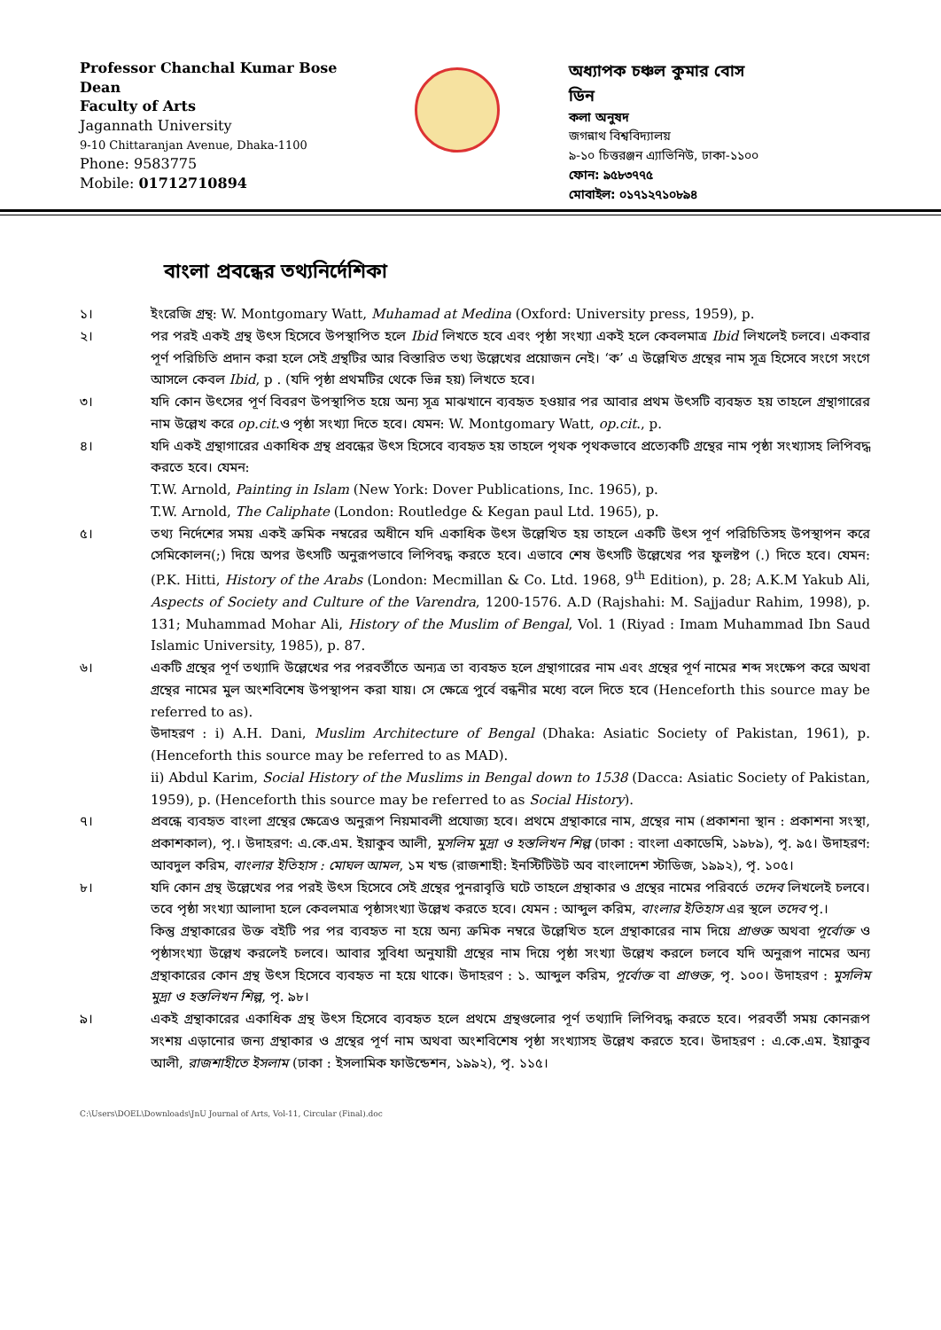Professor Chanchal Kumar Bose
Dean
Faculty of Arts
Jagannath University
9-10 Chittaranjan Avenue, Dhaka-1100
Phone: 9583775
Mobile: 01712710894
অধ্যাপক চঞ্চল কুমার বোস
ডিন
কলা অনুষদ
জগন্নাথ বিশ্ববিদ্যালয়
৯-১০ চিত্তরঞ্জন এ্যাভিনিউ, ঢাকা-১১০০
ফোন: ৯৫৮৩৭৭৫
মোবাইল: ০১৭১২৭১০৮৯৪
বাংলা প্রবন্ধের তথ্যনির্দেশিকা
১। ইংরেজি গ্রন্থ: W. Montgomary Watt, Muhamad at Medina (Oxford: University press, 1959), p.
২। পর পরই একই গ্রন্থ উৎস হিসেবে উপস্থাপিত হলে Ibid লিখতে হবে এবং পৃষ্ঠা সংখ্যা একই হলে কেবলমাত্র Ibid লিখলেই চলবে। একবার পূর্ণ পরিচিতি প্রদান করা হলে সেই গ্রন্থটির আর বিস্তারিত তথ্য উল্লেখের প্রয়োজন নেই। ‘ক’ এ উল্লেখিত গ্রন্থের নাম সূত্র হিসেবে সংগে সংগে আসলে কেবল Ibid, p . (যদি পৃষ্ঠা প্রথমটির থেকে ভিন্ন হয়) লিখতে হবে।
৩। যদি কোন উৎসের পূর্ণ বিবরণ উপস্থাপিত হয়ে অন্য সূত্র মাঝখানে ব্যবহৃত হওয়ার পর আবার প্রথম উৎসটি ব্যবহৃত হয় তাহলে গ্রন্থাগারের নাম উল্লেখ করে op.cit.ও পৃষ্ঠা সংখ্যা দিতে হবে। যেমন: W. Montgomary Watt, op.cit., p.
৪। যদি একই গ্রন্থাগারের একাধিক গ্রন্থ প্রবন্ধের উৎস হিসেবে ব্যবহৃত হয় তাহলে পৃথক পৃথকভাবে প্রত্যেকটি গ্রন্থের নাম পৃষ্ঠা সংখ্যাসহ লিপিবদ্ধ করতে হবে। যেমন:
T.W. Arnold, Painting in Islam (New York: Dover Publications, Inc. 1965), p.
T.W. Arnold, The Caliphate (London: Routledge & Kegan paul Ltd. 1965), p.
৫। তথ্য নির্দেশের সময় একই ক্রমিক নম্বরের অধীনে যদি একাধিক উৎস উল্লেখিত হয় তাহলে একটি উৎস পূর্ণ পরিচিতিসহ উপস্থাপন করে সেমিকোলন(;) দিয়ে অপর উৎসটি অনুরূপভাবে লিপিবদ্ধ করতে হবে। এভাবে শেষ উৎসটি উল্লেখের পর ফুলষ্টপ (.) দিতে হবে। যেমন: (P.K. Hitti, History of the Arabs (London: Mecmillan & Co. Ltd. 1968, 9<sup>th</sup> Edition), p. 28; A.K.M Yakub Ali, Aspects of Society and Culture of the Varendra, 1200-1576. A.D (Rajshahi: M. Sajjadur Rahim, 1998), p. 131; Muhammad Mohar Ali, History of the Muslim of Bengal, Vol. 1 (Riyad : Imam Muhammad Ibn Saud Islamic University, 1985), p. 87.
৬। একটি গ্রন্থের পূর্ণ তথ্যাদি উল্লেখের পর পরবর্তীতে অন্যত্র তা ব্যবহৃত হলে গ্রন্থাগারের নাম এবং গ্রন্থের পূর্ণ নামের শব্দ সংক্ষেপ করে অথবা গ্রন্থের নামের মুল অংশবিশেষ উপস্থাপন করা যায়। সে ক্ষেত্রে পুর্বে বন্ধনীর মধ্যে বলে দিতে হবে (Henceforth this source may be referred to as).
উদাহরণ : i) A.H. Dani, Muslim Architecture of Bengal (Dhaka: Asiatic Society of Pakistan, 1961), p. (Henceforth this source may be referred to as MAD).
ii) Abdul Karim, Social History of the Muslims in Bengal down to 1538 (Dacca: Asiatic Society of Pakistan, 1959), p. (Henceforth this source may be referred to as Social History).
৭। প্রবন্ধে ব্যবহৃত বাংলা গ্রন্থের ক্ষেত্রেও অনুরূপ নিয়মাবলী প্রযোজ্য হবে। প্রথমে গ্রন্থাকারে নাম, গ্রন্থের নাম (প্রকাশনা স্থান : প্রকাশনা সংস্থা, প্রকাশকাল), পৃ.। উদাহরণ: এ.কে.এম. ইয়াকুব আলী, মুসলিম মুদ্রা ও হস্তলিখন শিল্প (ঢাকা : বাংলা একাডেমি, ১৯৮৯), পৃ. ৯৫। উদাহরণ: আবদুল করিম, বাংলার ইতিহাস : মোঘল আমল, ১ম খন্ড (রাজশাহী: ইনস্টিটিউট অব বাংলাদেশ স্টাডিজ, ১৯৯২), পৃ. ১০৫।
৮। যদি কোন গ্রন্থ উল্লেখের পর পরই উৎস হিসেবে সেই গ্রন্থের পুনরাবৃত্তি ঘটে তাহলে গ্রন্থাকার ও গ্রন্থের নামের পরিবর্তে তদেব লিখলেই চলবে। তবে পৃষ্ঠা সংখ্যা আলাদা হলে কেবলমাত্র পৃষ্ঠাসংখ্যা উল্লেখ করতে হবে। যেমন : আব্দুল করিম, বাংলার ইতিহাস এর স্থলে তদেব পৃ.।
কিন্তু গ্রন্থাকারের উক্ত বইটি পর পর ব্যবহৃত না হয়ে অন্য ক্রমিক নম্বরে উল্লেখিত হলে গ্রন্থাকারের নাম দিয়ে প্রাগুক্ত অথবা পূর্বোক্ত ও পৃষ্ঠাসংখ্যা উল্লেখ করলেই চলবে। আবার সুবিধা অনুযায়ী গ্রন্থের নাম দিয়ে পৃষ্ঠা সংখ্যা উল্লেখ করলে চলবে যদি অনুরূপ নামের অন্য গ্রন্থাকারের কোন গ্রন্থ উৎস হিসেবে ব্যবহৃত না হয়ে থাকে। উদাহরণ : ১. আব্দুল করিম, পূর্বোক্ত বা প্রাগুক্ত, পৃ. ১০০। উদাহরণ : মুসলিম মুদ্রা ও হস্তলিখন শিল্প, পৃ. ৯৮।
৯। একই গ্রন্থাকারের একাধিক গ্রন্থ উৎস হিসেবে ব্যবহৃত হলে প্রথমে গ্রন্থগুলোর পূর্ণ তথ্যাদি লিপিবদ্ধ করতে হবে। পরবর্তী সময় কোনরূপ সংশয় এড়ানোর জন্য গ্রন্থাকার ও গ্রন্থের পূর্ণ নাম অথবা অংশবিশেষ পৃষ্ঠা সংখ্যাসহ উল্লেখ করতে হবে। উদাহরণ : এ.কে.এম. ইয়াকুব আলী, রাজশাহীতে ইসলাম (ঢাকা : ইসলামিক ফাউন্ডেশন, ১৯৯২), পৃ. ১১৫।
C:\Users\DOEL\Downloads\JnU Journal of Arts, Vol-11, Circular (Final).doc